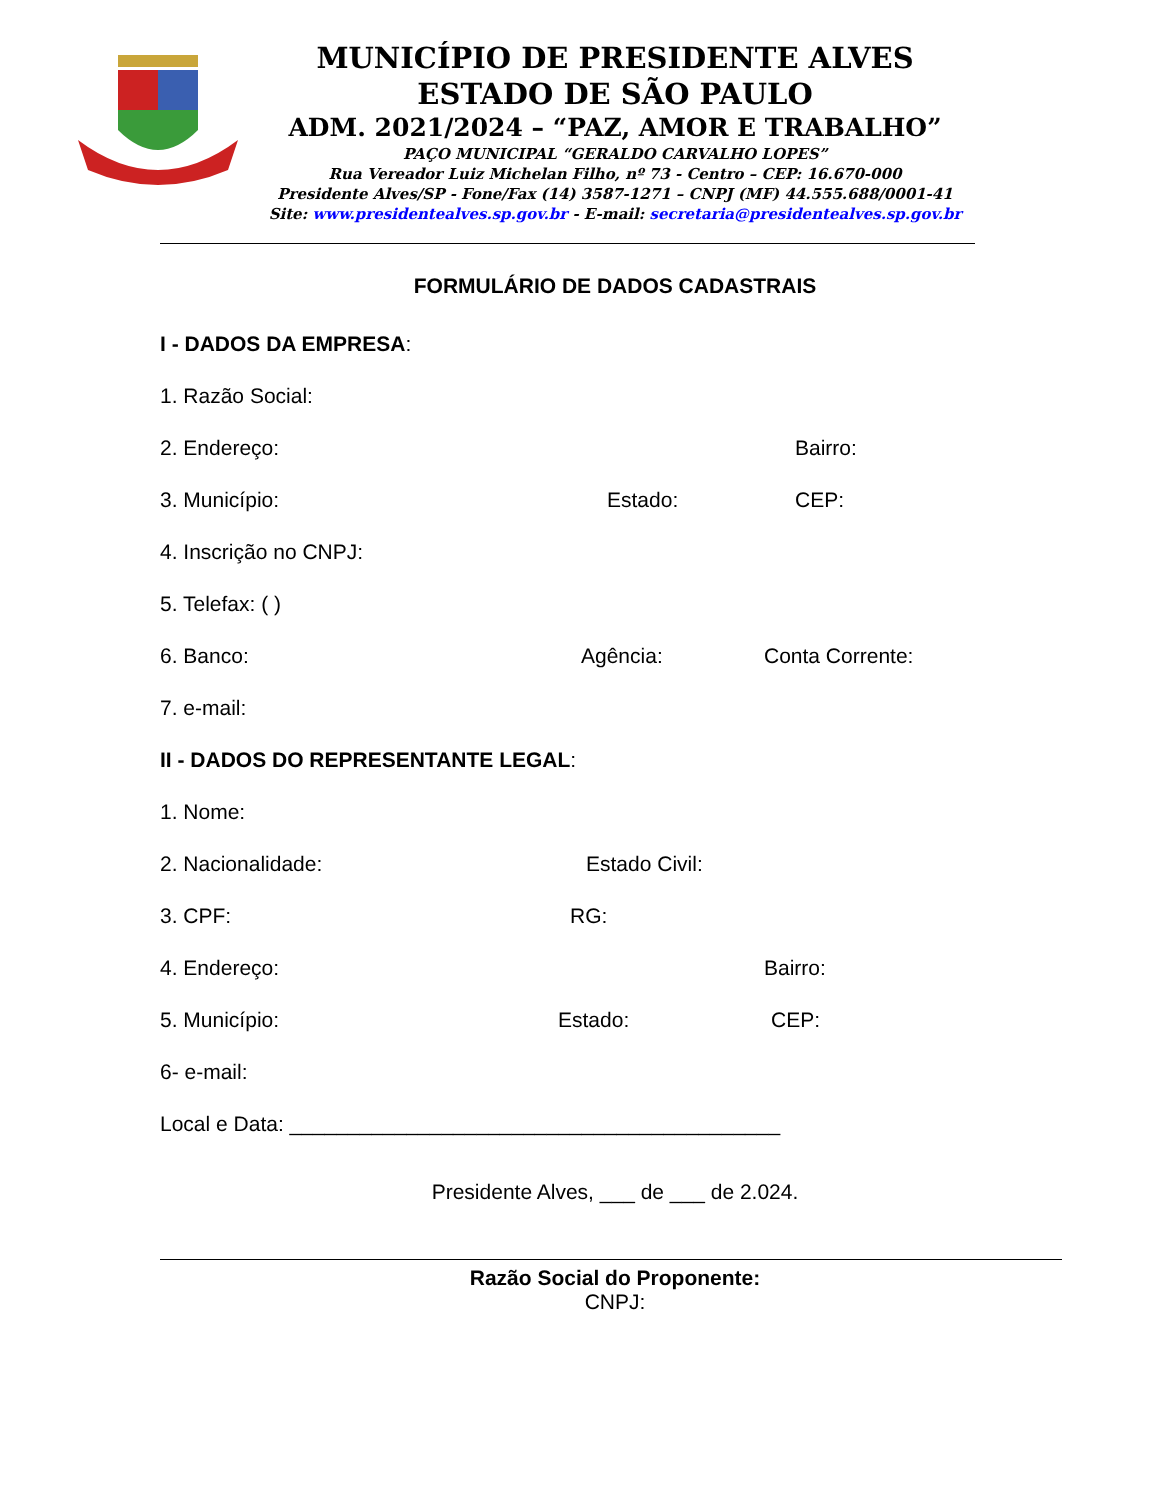MUNICÍPIO DE PRESIDENTE ALVES
ESTADO DE SÃO PAULO
ADM. 2021/2024 – “PAZ, AMOR E TRABALHO”
PAÇO MUNICIPAL “GERALDO CARVALHO LOPES”
Rua Vereador Luiz Michelan Filho, nº 73 - Centro – CEP: 16.670-000
Presidente Alves/SP - Fone/Fax (14) 3587-1271 – CNPJ (MF) 44.555.688/0001-41
Site: www.presidentealves.sp.gov.br - E-mail: secretaria@presidentealves.sp.gov.br
FORMULÁRIO DE DADOS CADASTRAIS
I - DADOS DA EMPRESA:
1. Razão Social:
2. Endereço: Bairro:
3. Município: Estado: CEP:
4. Inscrição no CNPJ:
5. Telefax: ( )
6. Banco: Agência: Conta Corrente:
7. e-mail:
II - DADOS DO REPRESENTANTE LEGAL:
1. Nome:
2. Nacionalidade: Estado Civil:
3. CPF: RG:
4. Endereço: Bairro:
5. Município: Estado: CEP:
6- e-mail:
Local e Data: __________________________________________
Presidente Alves, ___ de ___ de 2.024.
Razão Social do Proponente:
CNPJ: